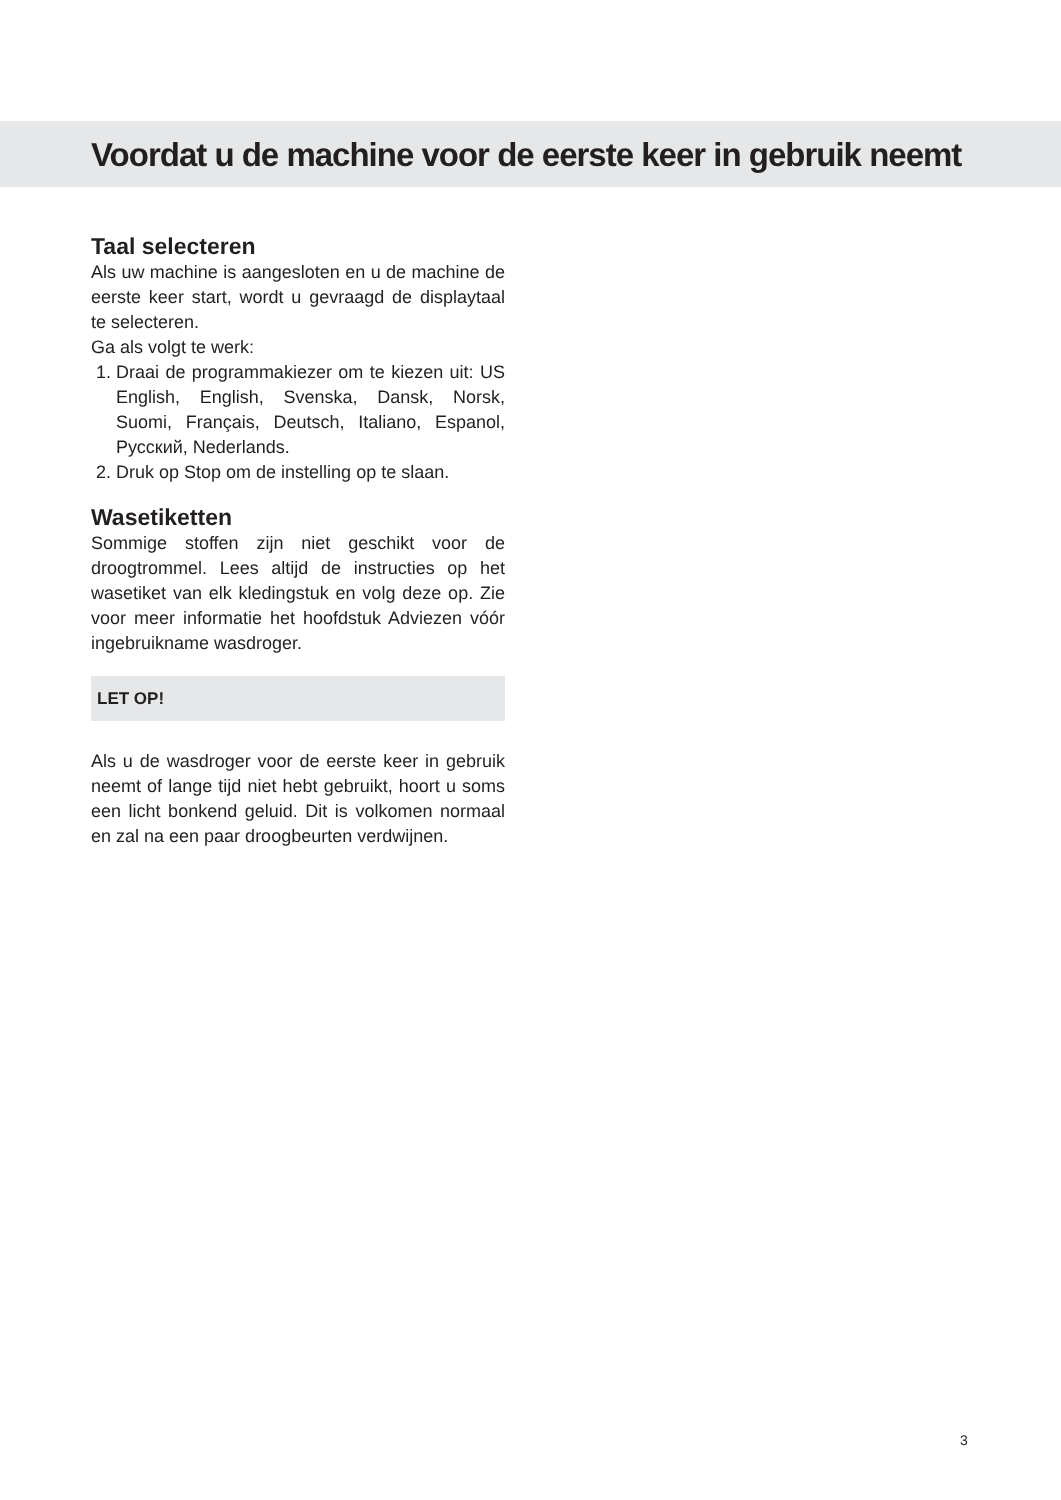Voordat u de machine voor de eerste keer in gebruik neemt
Taal selecteren
Als uw machine is aangesloten en u de machine de eerste keer start, wordt u gevraagd de displaytaal te selecteren.
Ga als volgt te werk:
1. Draai de programmakiezer om te kiezen uit: US English, English, Svenska, Dansk, Norsk, Suomi, Français, Deutsch, Italiano, Espanol, Русский, Nederlands.
2. Druk op Stop om de instelling op te slaan.
Wasetiketten
Sommige stoffen zijn niet geschikt voor de droogtrommel. Lees altijd de instructies op het wasetiket van elk kledingstuk en volg deze op. Zie voor meer informatie het hoofdstuk Adviezen vóór ingebruikname wasdroger.
LET OP!
Als u de wasdroger voor de eerste keer in gebruik neemt of lange tijd niet hebt gebruikt, hoort u soms een licht bonkend geluid. Dit is volkomen normaal en zal na een paar droogbeurten verdwijnen.
3